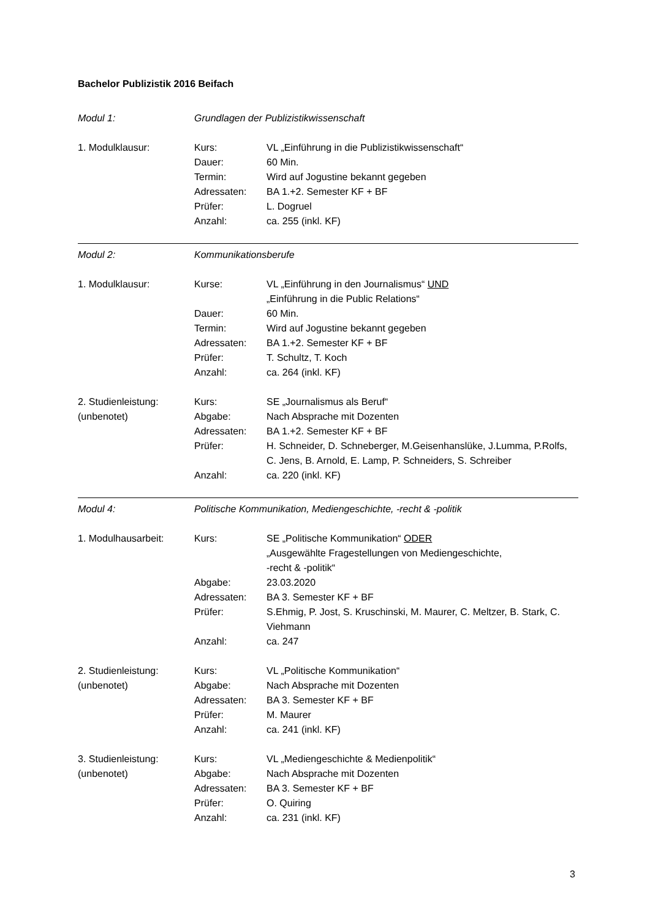Bachelor Publizistik 2016 Beifach
| Modul 1: | Grundlagen der Publizistikwissenschaft | |
| 1. Modulklausur: | Kurs: | VL „Einführung in die Publizistikwissenschaft“ |
| | Dauer: | 60 Min. |
| | Termin: | Wird auf Jogustine bekannt gegeben |
| | Adressaten: | BA 1.+2. Semester KF + BF |
| | Prüfer: | L. Dogruel |
| | Anzahl: | ca. 255 (inkl. KF) |
| Modul 2: | Kommunikationsberufe | |
| 1. Modulklausur: | Kurse: | VL „Einführung in den Journalismus“ UND „Einführung in die Public Relations“ |
| | Dauer: | 60 Min. |
| | Termin: | Wird auf Jogustine bekannt gegeben |
| | Adressaten: | BA 1.+2. Semester KF + BF |
| | Prüfer: | T. Schultz, T. Koch |
| | Anzahl: | ca. 264 (inkl. KF) |
| 2. Studienleistung: | Kurs: | SE „Journalismus als Beruf“ |
| (unbenotet) | Abgabe: | Nach Absprache mit Dozenten |
| | Adressaten: | BA 1.+2. Semester KF + BF |
| | Prüfer: | H. Schneider, D. Schneberger, M.Geisenhanslüke, J.Lumma, P.Rolfs, C. Jens, B. Arnold, E. Lamp, P. Schneiders, S. Schreiber |
| | Anzahl: | ca. 220 (inkl. KF) |
| Modul 4: | Politische Kommunikation, Mediengeschichte, -recht & -politik | |
| 1. Modulhausarbeit: | Kurs: | SE „Politische Kommunikation“ ODER „Ausgewählte Fragestellungen von Mediengeschichte, -recht & -politik“ |
| | Abgabe: | 23.03.2020 |
| | Adressaten: | BA 3. Semester KF + BF |
| | Prüfer: | S.Ehmig, P. Jost, S. Kruschinski, M. Maurer, C. Meltzer, B. Stark, C. Viehmann |
| | Anzahl: | ca. 247 |
| 2. Studienleistung: | Kurs: | VL „Politische Kommunikation“ |
| (unbenotet) | Abgabe: | Nach Absprache mit Dozenten |
| | Adressaten: | BA 3. Semester KF + BF |
| | Prüfer: | M. Maurer |
| | Anzahl: | ca. 241 (inkl. KF) |
| 3. Studienleistung: | Kurs: | VL „Mediengeschichte & Medienpolitik“ |
| (unbenotet) | Abgabe: | Nach Absprache mit Dozenten |
| | Adressaten: | BA 3. Semester KF + BF |
| | Prüfer: | O. Quiring |
| | Anzahl: | ca. 231 (inkl. KF) |
3